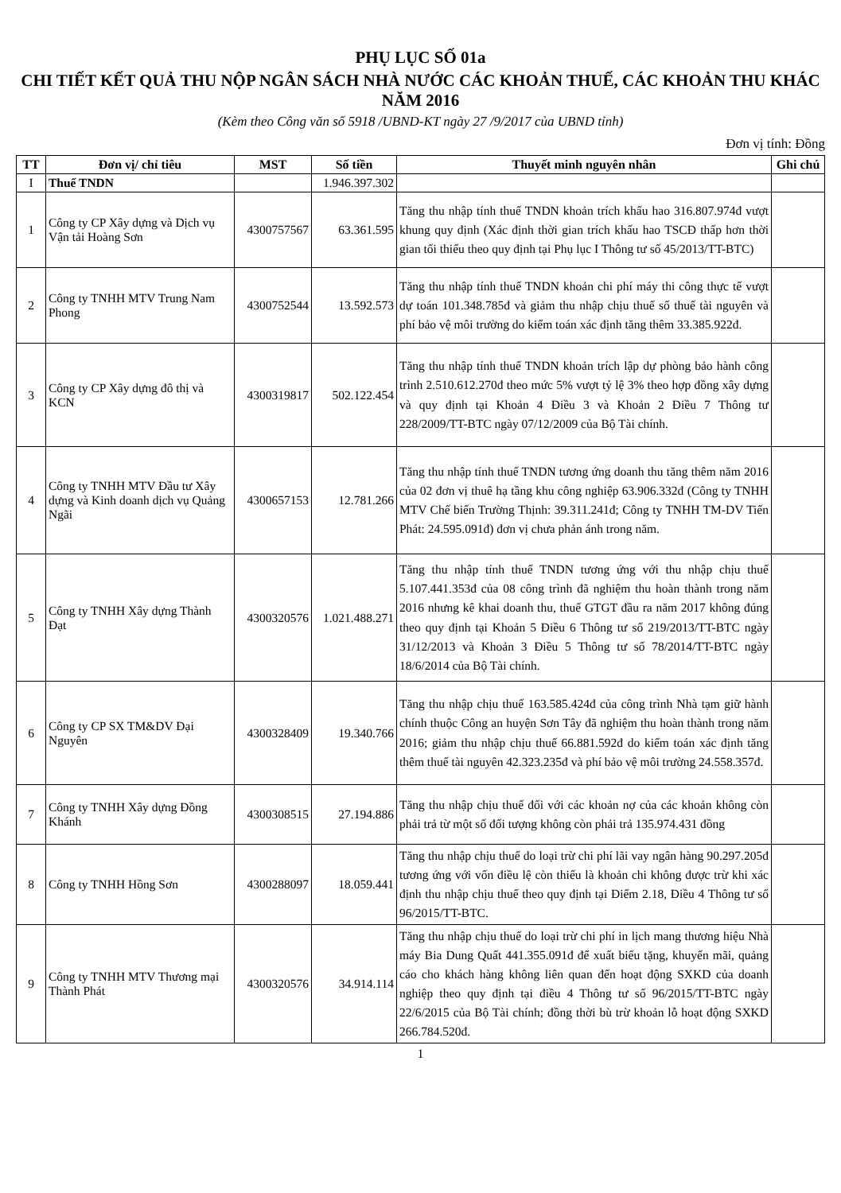PHỤ LỤC SỐ 01a
CHI TIẾT KẾT QUẢ THU NỘP NGÂN SÁCH NHÀ NƯỚC CÁC KHOẢN THUẾ, CÁC KHOẢN THU KHÁC NĂM 2016
(Kèm theo Công văn số 5918 /UBND-KT ngày 27 /9/2017 của UBND tỉnh)
Đơn vị tính: Đồng
| TT | Đơn vị/ chỉ tiêu | MST | Số tiền | Thuyết minh nguyên nhân | Ghi chú |
| --- | --- | --- | --- | --- | --- |
| I | Thuế TNDN | | 1.946.397.302 | | |
| 1 | Công ty CP Xây dựng và Dịch vụ Vận tải Hoàng Sơn | 4300757567 | 63.361.595 | Tăng thu nhập tính thuế TNDN khoản trích khấu hao 316.807.974đ vượt khung quy định (Xác định thời gian trích khấu hao TSCĐ thấp hơn thời gian tối thiểu theo quy định tại Phụ lục I Thông tư số 45/2013/TT-BTC) | |
| 2 | Công ty TNHH MTV Trung Nam Phong | 4300752544 | 13.592.573 | Tăng thu nhập tính thuế TNDN khoản chi phí máy thi công thực tế vượt dự toán 101.348.785đ và giảm thu nhập chịu thuế số thuế tài nguyên và phí bảo vệ môi trường do kiểm toán xác định tăng thêm 33.385.922đ. | |
| 3 | Công ty CP Xây dựng đô thị và KCN | 4300319817 | 502.122.454 | Tăng thu nhập tính thuế TNDN khoản trích lập dự phòng bảo hành công trình 2.510.612.270đ theo mức 5% vượt tỷ lệ 3% theo hợp đồng xây dựng và quy định tại Khoản 4 Điều 3 và Khoản 2 Điều 7 Thông tư 228/2009/TT-BTC ngày 07/12/2009 của Bộ Tài chính. | |
| 4 | Công ty TNHH MTV Đầu tư Xây dựng và Kinh doanh dịch vụ Quảng Ngãi | 4300657153 | 12.781.266 | Tăng thu nhập tính thuế TNDN tương ứng doanh thu tăng thêm năm 2016 của 02 đơn vị thuê hạ tầng khu công nghiệp 63.906.332đ (Công ty TNHH MTV Chế biến Trường Thịnh: 39.311.241đ; Công ty TNHH TM-DV Tiến Phát: 24.595.091đ) đơn vị chưa phản ánh trong năm. | |
| 5 | Công ty TNHH Xây dựng Thành Đạt | 4300320576 | 1.021.488.271 | Tăng thu nhập tính thuế TNDN tương ứng với thu nhập chịu thuế 5.107.441.353đ của 08 công trình đã nghiệm thu hoàn thành trong năm 2016 nhưng kê khai doanh thu, thuế GTGT đầu ra năm 2017 không đúng theo quy định tại Khoản 5 Điều 6 Thông tư số 219/2013/TT-BTC ngày 31/12/2013 và Khoản 3 Điều 5 Thông tư số 78/2014/TT-BTC ngày 18/6/2014 của Bộ Tài chính. | |
| 6 | Công ty CP SX TM&DV Đại Nguyên | 4300328409 | 19.340.766 | Tăng thu nhập chịu thuế 163.585.424đ của công trình Nhà tạm giữ hành chính thuộc Công an huyện Sơn Tây đã nghiệm thu hoàn thành trong năm 2016; giảm thu nhập chịu thuế 66.881.592đ do kiểm toán xác định tăng thêm thuế tài nguyên 42.323.235đ và phí bảo vệ môi trường 24.558.357đ. | |
| 7 | Công ty TNHH Xây dựng Đồng Khánh | 4300308515 | 27.194.886 | Tăng thu nhập chịu thuế đối với các khoản nợ của các khoản không còn phải trả từ một số đối tượng không còn phải trả 135.974.431 đồng | |
| 8 | Công ty TNHH Hồng Sơn | 4300288097 | 18.059.441 | Tăng thu nhập chịu thuế do loại trừ chi phí lãi vay ngân hàng 90.297.205đ tương ứng với vốn điều lệ còn thiếu là khoản chi không được trừ khi xác định thu nhập chịu thuế theo quy định tại Điểm 2.18, Điều 4 Thông tư số 96/2015/TT-BTC. | |
| 9 | Công ty TNHH MTV Thương mại Thành Phát | 4300320576 | 34.914.114 | Tăng thu nhập chịu thuế do loại trừ chi phí in lịch mang thương hiệu Nhà máy Bia Dung Quất 441.355.091đ để xuất biếu tặng, khuyến mãi, quảng cáo cho khách hàng không liên quan đến hoạt động SXKD của doanh nghiệp theo quy định tại điều 4 Thông tư số 96/2015/TT-BTC ngày 22/6/2015 của Bộ Tài chính; đồng thời bù trừ khoản lỗ hoạt động SXKD 266.784.520đ. | |
1